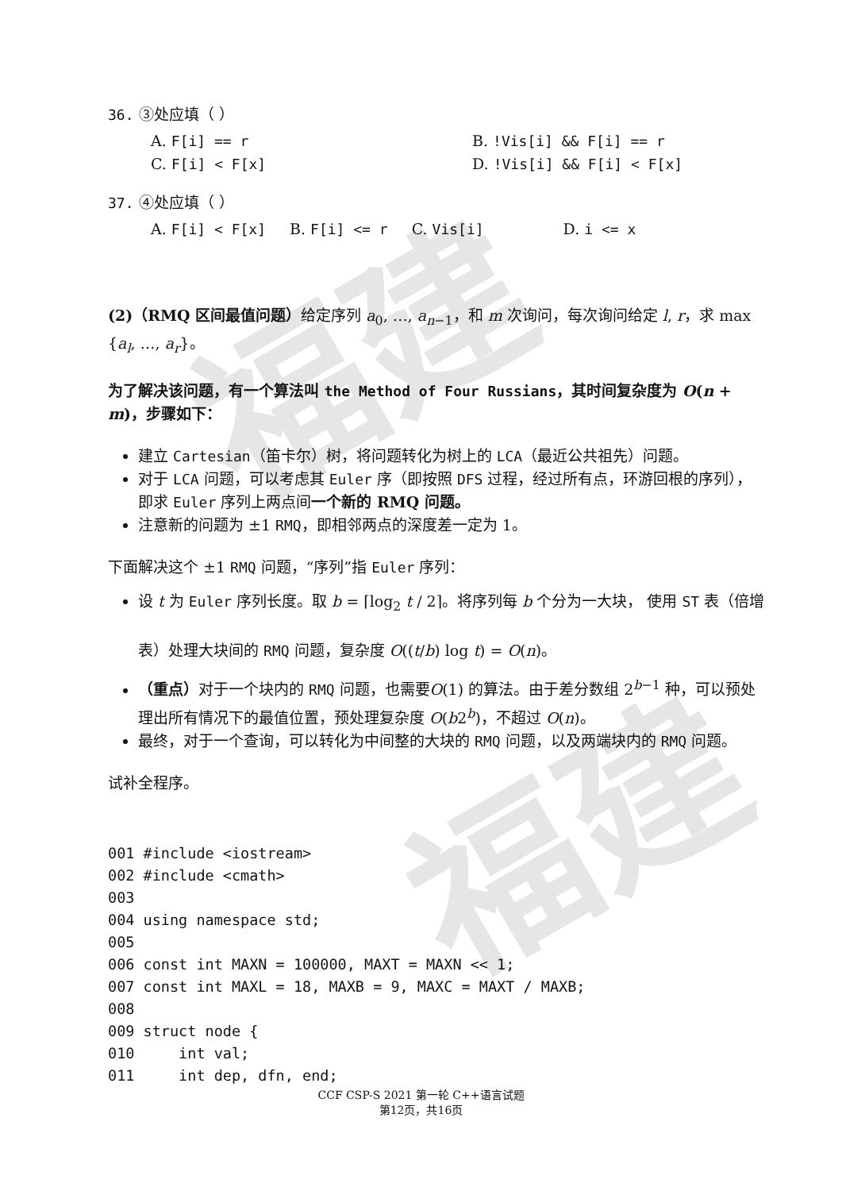福建
福建
36. ③处应填（ ）
A. F[i] == r
B. !Vis[i] && F[i] == r
C. F[i] < F[x]
D. !Vis[i] && F[i] < F[x]
37. ④处应填（ ）
A. F[i] < F[x] B. F[i] <= r C. Vis[i] D. i <= x
(2)（RMQ 区间最值问题）给定序列 a<sub>0</sub>, …, a<sub>n−1</sub>，和 m 次询问，每次询问给定 l, r，求 max {a<sub>l</sub>, …, a<sub>r</sub>}。
为了解决该问题，有一个算法叫 the Method of Four Russians，其时间复杂度为 O(n + m)，步骤如下：
建立 Cartesian（笛卡尔）树，将问题转化为树上的 LCA（最近公共祖先）问题。
对于 LCA 问题，可以考虑其 Euler 序（即按照 DFS 过程，经过所有点，环游回根的序列），即求 Euler 序列上两点间一个新的 RMQ 问题。
注意新的问题为 ±1 RMQ，即相邻两点的深度差一定为 1。
下面解决这个 ±1 RMQ 问题，“序列”指 Euler 序列：
设 t 为 Euler 序列长度。取 b = ⌈log<sub>2</sub> t / 2⌉。将序列每 b 个分为一大块， 使用 ST 表（倍增表）处理大块间的 RMQ 问题，复杂度 O((t/b) log t) = O(n)。
（重点）对于一个块内的 RMQ 问题，也需要O(1) 的算法。由于差分数组 2<sup>b−1</sup> 种，可以预处理出所有情况下的最值位置，预处理复杂度 O(b2<sup>b</sup>)，不超过 O(n)。
最终，对于一个查询，可以转化为中间整的大块的 RMQ 问题，以及两端块内的 RMQ 问题。
试补全程序。
001 #include <iostream>
002 #include <cmath>
003
004 using namespace std;
005
006 const int MAXN = 100000, MAXT = MAXN << 1;
007 const int MAXL = 18, MAXB = 9, MAXC = MAXT / MAXB;
008
009 struct node {
010     int val;
011     int dep, dfn, end;
CCF CSP-S 2021 第一轮 C++语言试题
第12页，共16页